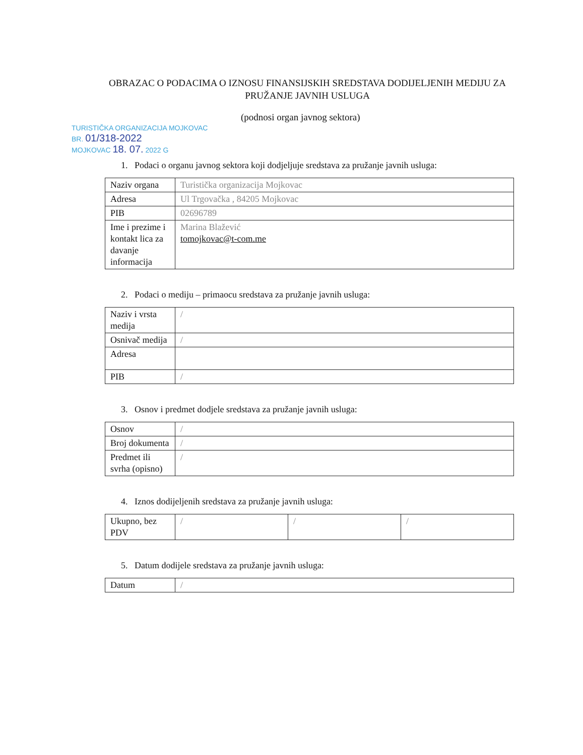OBRAZAC O PODACIMA O IZNOSU FINANSIJSKIH SREDSTAVA DODIJELJENIH MEDIJU ZA PRUŽANJE JAVNIH USLUGA
(podnosi organ javnog sektora)
TURISTIČKA ORGANIZACIJA MOJKOVAC
BR. 01/318-2022
MOJKOVAC 18. 07. 2022 G
1. Podaci o organu javnog sektora koji dodjeljuje sredstava za pružanje javnih usluga:
| Naziv organa | Turistička organizacija Mojkovac |
| Adresa | Ul Trgovačka , 84205 Mojkovac |
| PIB | 02696789 |
| Ime i prezime i kontakt lica za davanje informacija | Marina Blažević tomojkovac@t-com.me |
2. Podaci o mediju – primaocu sredstava za pružanje javnih usluga:
| Naziv i vrsta medija | / |
| Osnivač medija | / |
| Adresa | |
| PIB | / |
3. Osnov i predmet dodjele sredstava za pružanje javnih usluga:
| Osnov | / |
| Broj dokumenta | / |
| Predmet ili svrha (opisno) | / |
4. Iznos dodijeljenih sredstava za pružanje javnih usluga:
| Ukupno, bez PDV | / | / | / |
5. Datum dodijele sredstava za pružanje javnih usluga:
| Datum | / |